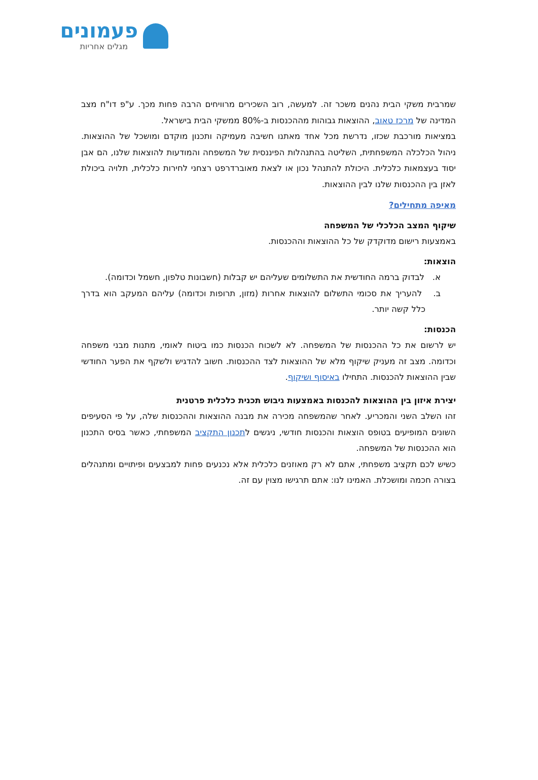פעמונים
מגלים אחריות
שמרבית משקי הבית נהנים משכר זה. למעשה, רוב השכירים מרוויחים הרבה פחות מכך. ע"פ דו"ח מצב המדינה של מרכז טאוב, ההוצאות גבוהות מההכנסות ב-80% ממשקי הבית בישראל.
במציאות מורכבת שכזו, נדרשת מכל אחד מאתנו חשיבה מעמיקה ותכנון מוקדם ומושכל של ההוצאות. ניהול הכלכלה המשפחתית, השליטה בהתנהלות הפיננסית של המשפחה והמודעות להוצאות שלנו, הם אבן יסוד בעצמאות כלכלית. היכולת להתנהל נכון או לצאת מאוברדרפט רצחני לחירות כלכלית, תלויה ביכולת לאזן בין ההכנסות שלנו לבין ההוצאות.
מאיפה מתחילים?
שיקוף המצב הכלכלי של המשפחה
באמצעות רישום מדוקדק של כל ההוצאות וההכנסות.
הוצאות:
א. לבדוק ברמה החודשית את התשלומים שעליהם יש קבלות (חשבונות טלפון, חשמל וכדומה).
ב. להעריך את סכומי התשלום להוצאות אחרות (מזון, תרופות וכדומה) עליהם המעקב הוא בדרך כלל קשה יותר.
הכנסות:
יש לרשום את כל ההכנסות של המשפחה. לא לשכוח הכנסות כמו ביטוח לאומי, מתנות מבני משפחה וכדומה. מצב זה מעניק שיקוף מלא של ההוצאות לצד ההכנסות. חשוב להדגיש ולשקף את הפער החודשי שבין ההוצאות להכנסות. התחילו באיסוף ושיקוף.
יצירת איזון בין ההוצאות להכנסות באמצעות גיבוש תכנית כלכלית פרטנית
זהו השלב השני והמכריע. לאחר שהמשפחה מכירה את מבנה ההוצאות וההכנסות שלה, על פי הסעיפים השונים המופיעים בטופס הוצאות והכנסות חודשי, ניגשים לתכנון התקציב המשפחתי, כאשר בסיס התכנון הוא ההכנסות של המשפחה.
כשיש לכם תקציב משפחתי, אתם לא רק מאוזנים כלכלית אלא נכנעים פחות למבצעים ופיתויים ומתנהלים בצורה חכמה ומושכלת. האמינו לנו: אתם תרגישו מצוין עם זה.